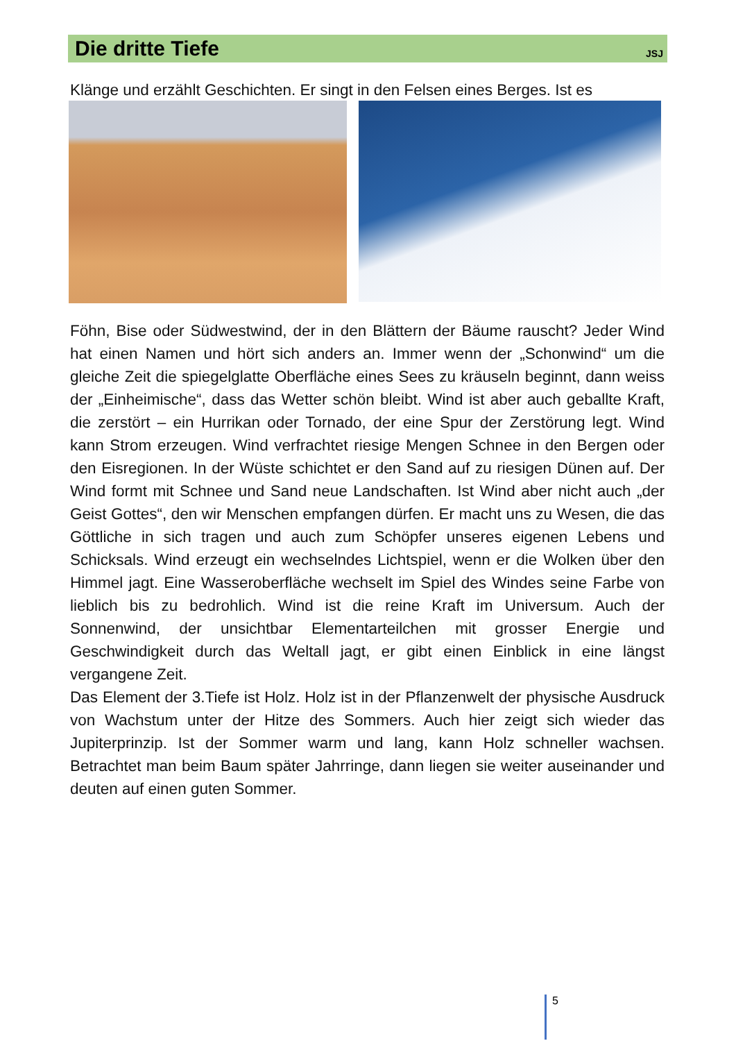Die dritte Tiefe
JSJ
Klänge und erzählt Geschichten. Er singt in den Felsen eines Berges. Ist es
Föhn, Bise oder Südwestwind, der in den Blättern der Bäume rauscht? Jeder Wind hat einen Namen und hört sich anders an. Immer wenn der „Schonwind“ um die gleiche Zeit die spiegelglatte Oberfläche eines Sees zu kräuseln beginnt, dann weiss der „Einheimische“, dass das Wetter schön bleibt. Wind ist aber auch geballte Kraft, die zerstört – ein Hurrikan oder Tornado, der eine Spur der Zerstörung legt. Wind kann Strom erzeugen. Wind verfrachtet riesige Mengen Schnee in den Bergen oder den Eisregionen. In der Wüste schichtet er den Sand auf zu riesigen Dünen auf. Der Wind formt mit Schnee und Sand neue Landschaften. Ist Wind aber nicht auch „der Geist Gottes“, den wir Menschen empfangen dürfen. Er macht uns zu Wesen, die das Göttliche in sich tragen und auch zum Schöpfer unseres eigenen Lebens und Schicksals. Wind erzeugt ein wechselndes Lichtspiel, wenn er die Wolken über den Himmel jagt. Eine Wasseroberfläche wechselt im Spiel des Windes seine Farbe von lieblich bis zu bedrohlich. Wind ist die reine Kraft im Universum. Auch der Sonnenwind, der unsichtbar Elementarteilchen mit grosser Energie und Geschwindigkeit durch das Weltall jagt, er gibt einen Einblick in eine längst vergangene Zeit.
Das Element der 3.Tiefe ist Holz. Holz ist in der Pflanzenwelt der physische Ausdruck von Wachstum unter der Hitze des Sommers. Auch hier zeigt sich wieder das Jupiterprinzip. Ist der Sommer warm und lang, kann Holz schneller wachsen. Betrachtet man beim Baum später Jahrringe, dann liegen sie weiter auseinander und deuten auf einen guten Sommer.
5